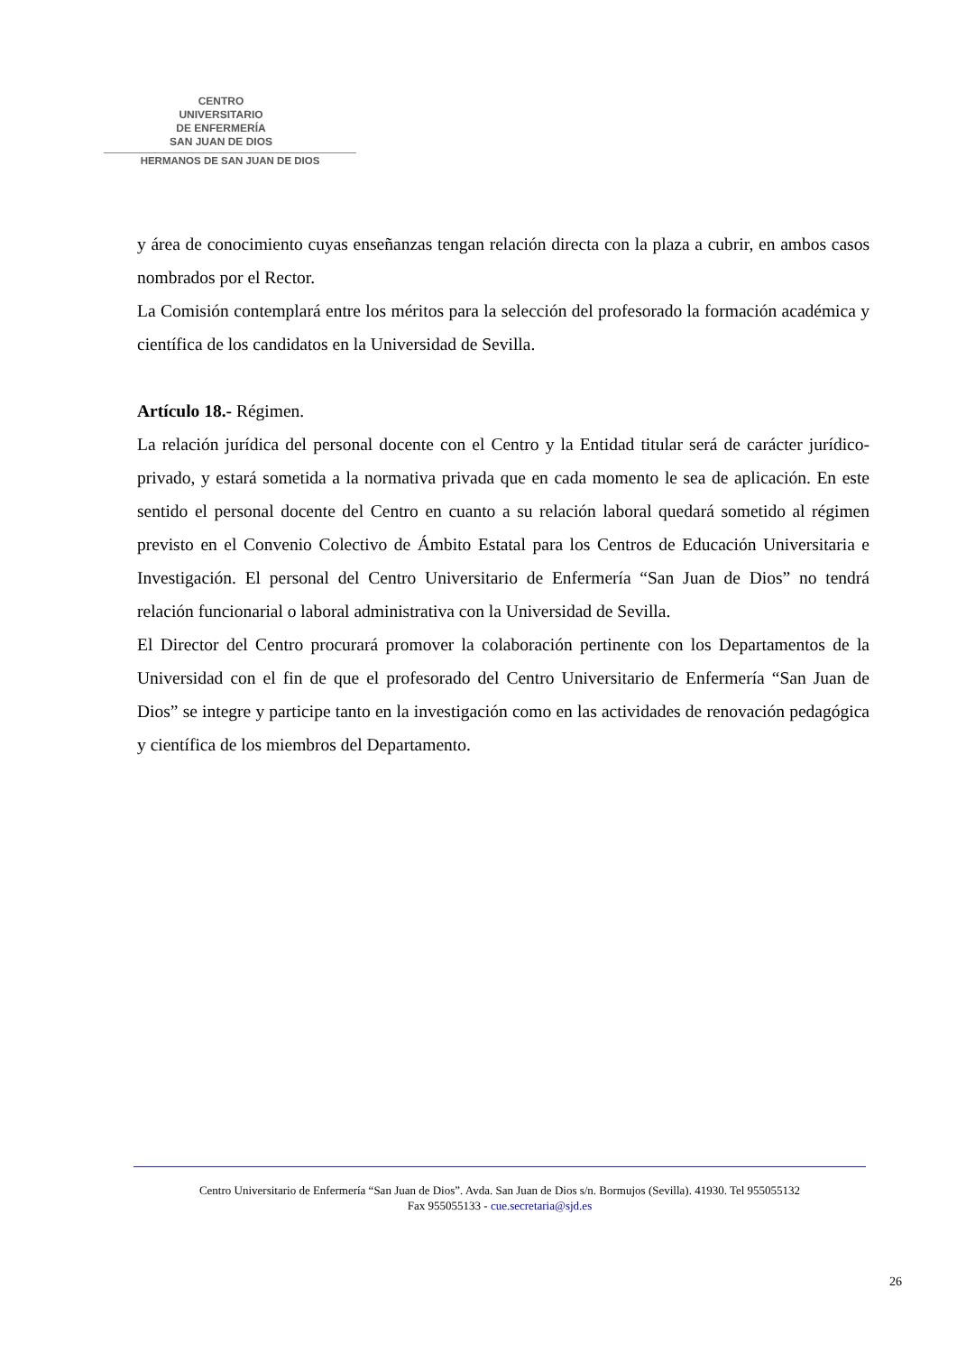CENTRO
UNIVERSITARIO
DE ENFERMERÍA
SAN JUAN DE DIOS
HERMANOS DE SAN JUAN DE DIOS
y área de conocimiento cuyas enseñanzas tengan relación directa con la plaza a cubrir, en ambos casos nombrados por el Rector.
La Comisión contemplará entre los méritos para la selección del profesorado la formación académica y científica de los candidatos en la Universidad de Sevilla.
Artículo 18.- Régimen.
La relación jurídica del personal docente con el Centro y la Entidad titular será de carácter jurídico-privado, y estará sometida a la normativa privada que en cada momento le sea de aplicación. En este sentido el personal docente del Centro en cuanto a su relación laboral quedará sometido al régimen previsto en el Convenio Colectivo de Ámbito Estatal para los Centros de Educación Universitaria e Investigación. El personal del Centro Universitario de Enfermería “San Juan de Dios” no tendrá relación funcionarial o laboral administrativa con la Universidad de Sevilla.
El Director del Centro procurará promover la colaboración pertinente con los Departamentos de la Universidad con el fin de que el profesorado del Centro Universitario de Enfermería “San Juan de Dios” se integre y participe tanto en la investigación como en las actividades de renovación pedagógica y científica de los miembros del Departamento.
Centro Universitario de Enfermería “San Juan de Dios”. Avda. San Juan de Dios s/n. Bormujos (Sevilla). 41930. Tel 955055132
Fax 955055133 - cue.secretaria@sjd.es
26